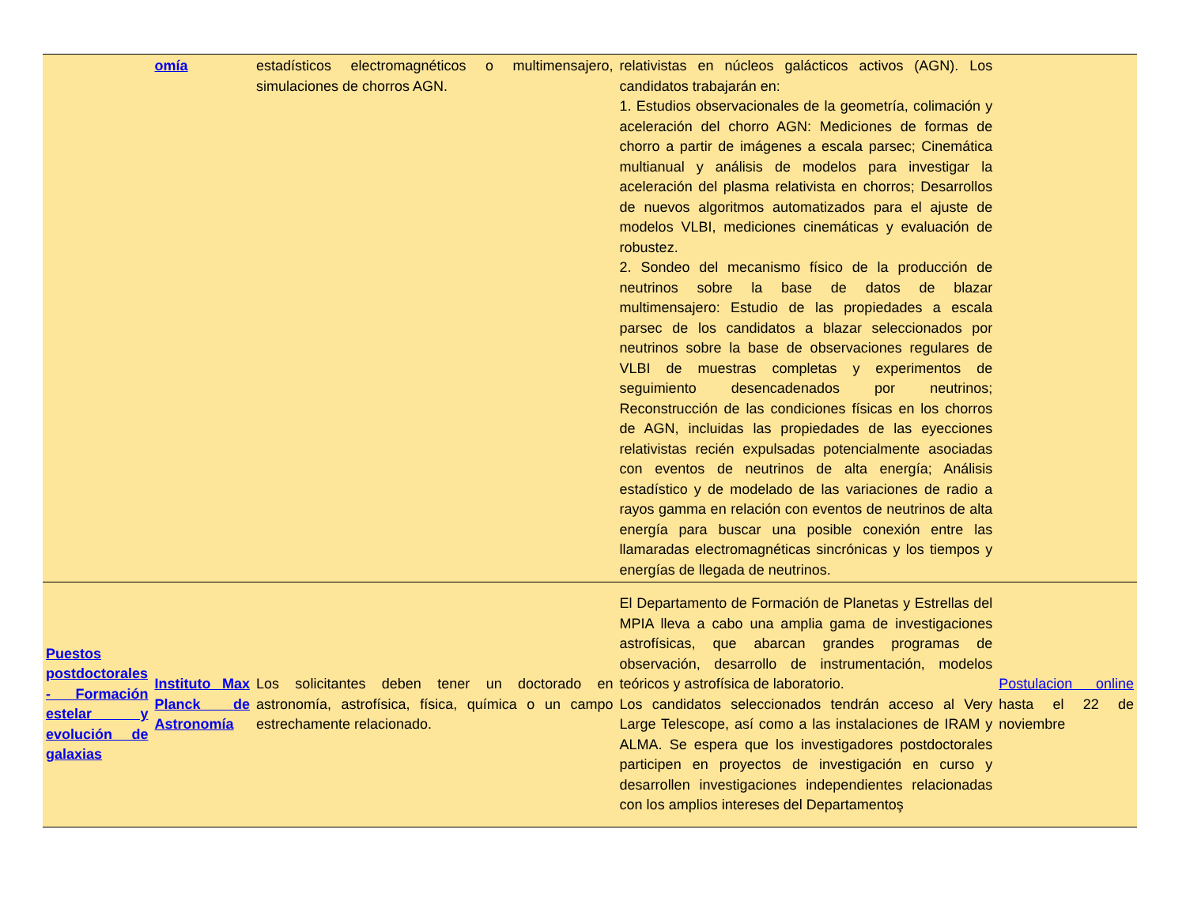| | omía | estadísticos electromagnéticos o multimensajero, simulaciones de chorros AGN. | relativistas en núcleos galácticos activos (AGN). Los candidatos trabajarán en: 1. Estudios observacionales de la geometría, colimación y aceleración del chorro AGN: Mediciones de formas de chorro a partir de imágenes a escala parsec; Cinemática multianual y análisis de modelos para investigar la aceleración del plasma relativista en chorros; Desarrollos de nuevos algoritmos automatizados para el ajuste de modelos VLBI, mediciones cinemáticas y evaluación de robustez. 2. Sondeo del mecanismo físico de la producción de neutrinos sobre la base de datos de blazar multimensajero: Estudio de las propiedades a escala parsec de los candidatos a blazar seleccionados por neutrinos sobre la base de observaciones regulares de VLBI de muestras completas y experimentos de seguimiento desencadenados por neutrinos; Reconstrucción de las condiciones físicas en los chorros de AGN, incluidas las propiedades de las eyecciones relativistas recién expulsadas potencialmente asociadas con eventos de neutrinos de alta energía; Análisis estadístico y de modelado de las variaciones de radio a rayos gamma en relación con eventos de neutrinos de alta energía para buscar una posible conexión entre las llamaradas electromagnéticas sincrónicas y los tiempos y energías de llegada de neutrinos. | |
| Puestos postdoctorales - Formación estelar y evolución de galaxias | Instituto Max Planck de Astronomía | Los solicitantes deben tener un doctorado en astronomía, astrofísica, física, química o un campo estrechamente relacionado. | El Departamento de Formación de Planetas y Estrellas del MPIA lleva a cabo una amplia gama de investigaciones astrofísicas, que abarcan grandes programas de observación, desarrollo de instrumentación, modelos teóricos y astrofísica de laboratorio. Los candidatos seleccionados tendrán acceso al Very Large Telescope, así como a las instalaciones de IRAM y ALMA. Se espera que los investigadores postdoctorales participen en proyectos de investigación en curso y desarrollen investigaciones independientes relacionadas con los amplios intereses del Departamentoş | Postulacion online hasta el 22 de noviembre |